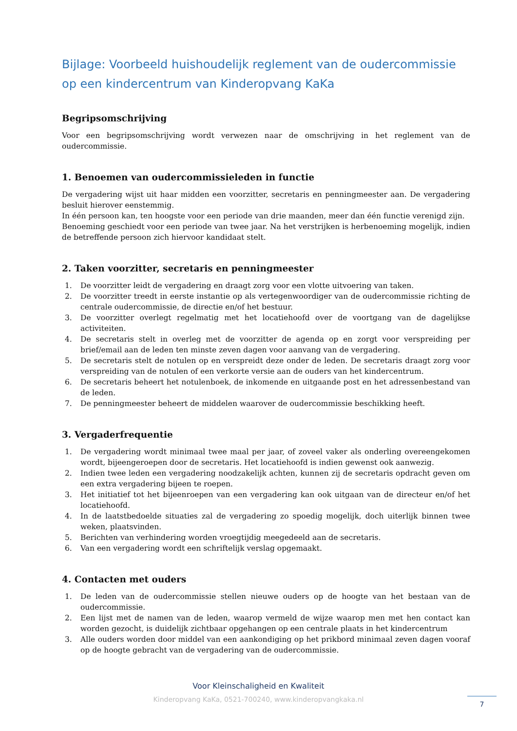Bijlage: Voorbeeld huishoudelijk reglement van de oudercommissie op een kindercentrum van Kinderopvang KaKa
Begripsomschrijving
Voor een begripsomschrijving wordt verwezen naar de omschrijving in het reglement van de oudercommissie.
1. Benoemen van oudercommissieleden in functie
De vergadering wijst uit haar midden een voorzitter, secretaris en penningmeester aan. De vergadering besluit hierover eenstemmig.
In één persoon kan, ten hoogste voor een periode van drie maanden, meer dan één functie verenigd zijn.
Benoeming geschiedt voor een periode van twee jaar. Na het verstrijken is herbenoeming mogelijk, indien de betreffende persoon zich hiervoor kandidaat stelt.
2. Taken voorzitter, secretaris en penningmeester
1. De voorzitter leidt de vergadering en draagt zorg voor een vlotte uitvoering van taken.
2. De voorzitter treedt in eerste instantie op als vertegenwoordiger van de oudercommissie richting de centrale oudercommissie, de directie en/of het bestuur.
3. De voorzitter overlegt regelmatig met het locatiehoofd over de voortgang van de dagelijkse activiteiten.
4. De secretaris stelt in overleg met de voorzitter de agenda op en zorgt voor verspreiding per brief/email aan de leden ten minste zeven dagen voor aanvang van de vergadering.
5. De secretaris stelt de notulen op en verspreidt deze onder de leden. De secretaris draagt zorg voor verspreiding van de notulen of een verkorte versie aan de ouders van het kindercentrum.
6. De secretaris beheert het notulenboek, de inkomende en uitgaande post en het adressenbestand van de leden.
7. De penningmeester beheert de middelen waarover de oudercommissie beschikking heeft.
3. Vergaderfrequentie
1. De vergadering wordt minimaal twee maal per jaar, of zoveel vaker als onderling overeengekomen wordt, bijeengeroepen door de secretaris. Het locatiehoofd is indien gewenst ook aanwezig.
2. Indien twee leden een vergadering noodzakelijk achten, kunnen zij de secretaris opdracht geven om een extra vergadering bijeen te roepen.
3. Het initiatief tot het bijeenroepen van een vergadering kan ook uitgaan van de directeur en/of het locatiehoofd.
4. In de laatstbedoelde situaties zal de vergadering zo spoedig mogelijk, doch uiterlijk binnen twee weken, plaatsvinden.
5. Berichten van verhindering worden vroegtijdig meegedeeld aan de secretaris.
6. Van een vergadering wordt een schriftelijk verslag opgemaakt.
4. Contacten met ouders
1. De leden van de oudercommissie stellen nieuwe ouders op de hoogte van het bestaan van de oudercommissie.
2. Een lijst met de namen van de leden, waarop vermeld de wijze waarop men met hen contact kan worden gezocht, is duidelijk zichtbaar opgehangen op een centrale plaats in het kindercentrum
3. Alle ouders worden door middel van een aankondiging op het prikbord minimaal zeven dagen vooraf op de hoogte gebracht van de vergadering van de oudercommissie.
Voor Kleinschaligheid en Kwaliteit
Kinderopvang KaKa, 0521-700240, www.kinderopvangkaka.nl
7